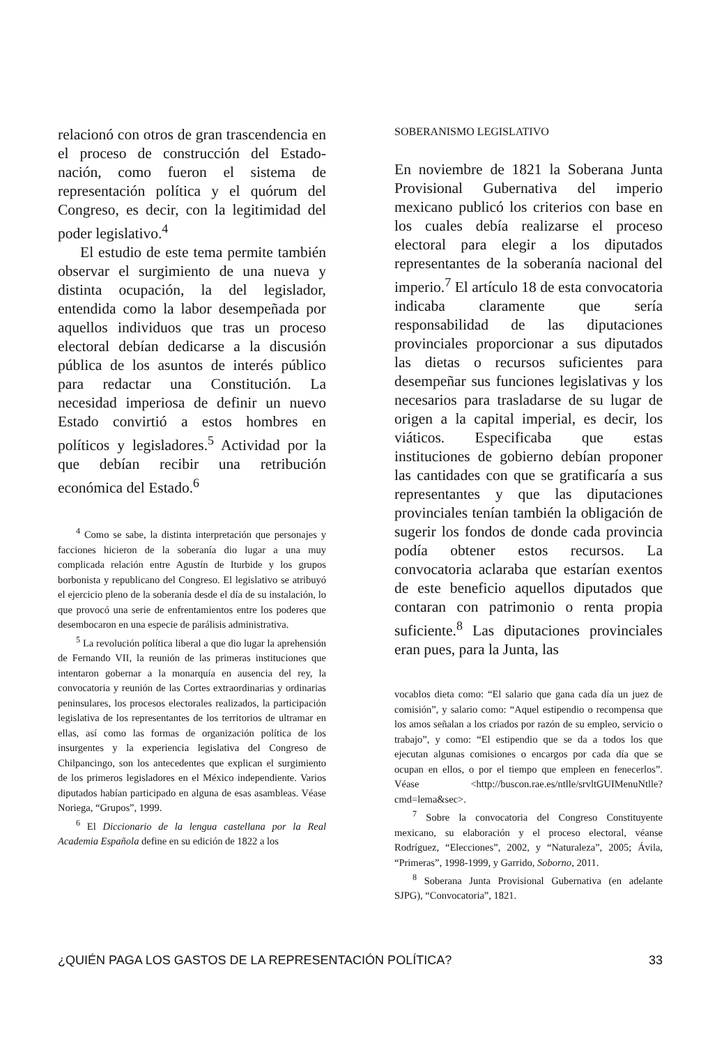relacionó con otros de gran trascendencia en el proceso de construcción del Estado-nación, como fueron el sistema de representación política y el quórum del Congreso, es decir, con la legitimidad del poder legislativo.<sup>4</sup>
El estudio de este tema permite también observar el surgimiento de una nueva y distinta ocupación, la del legislador, entendida como la labor desempeñada por aquellos individuos que tras un proceso electoral debían dedicarse a la discusión pública de los asuntos de interés público para redactar una Constitución. La necesidad imperiosa de definir un nuevo Estado convirtió a estos hombres en políticos y legisladores.<sup>5</sup> Actividad por la que debían recibir una retribución económica del Estado.<sup>6</sup>
<sup>4</sup> Como se sabe, la distinta interpretación que personajes y facciones hicieron de la soberanía dio lugar a una muy complicada relación entre Agustín de Iturbide y los grupos borbonista y republicano del Congreso. El legislativo se atribuyó el ejercicio pleno de la soberanía desde el día de su instalación, lo que provocó una serie de enfrentamientos entre los poderes que desembocaron en una especie de parálisis administrativa.
<sup>5</sup> La revolución política liberal a que dio lugar la aprehensión de Fernando VII, la reunión de las primeras instituciones que intentaron gobernar a la monarquía en ausencia del rey, la convocatoria y reunión de las Cortes extraordinarias y ordinarias peninsulares, los procesos electorales realizados, la participación legislativa de los representantes de los territorios de ultramar en ellas, así como las formas de organización política de los insurgentes y la experiencia legislativa del Congreso de Chilpancingo, son los antecedentes que explican el surgimiento de los primeros legisladores en el México independiente. Varios diputados habían participado en alguna de esas asambleas. Véase Noriega, “Grupos”, 1999.
<sup>6</sup> El Diccionario de la lengua castellana por la Real Academia Española define en su edición de 1822 a los
SOBERANISMO LEGISLATIVO
En noviembre de 1821 la Soberana Junta Provisional Gubernativa del imperio mexicano publicó los criterios con base en los cuales debía realizarse el proceso electoral para elegir a los diputados representantes de la soberanía nacional del imperio.<sup>7</sup> El artículo 18 de esta convocatoria indicaba claramente que sería responsabilidad de las diputaciones provinciales proporcionar a sus diputados las dietas o recursos suficientes para desempeñar sus funciones legislativas y los necesarios para trasladarse de su lugar de origen a la capital imperial, es decir, los viáticos. Especificaba que estas instituciones de gobierno debían proponer las cantidades con que se gratificaría a sus representantes y que las diputaciones provinciales tenían también la obligación de sugerir los fondos de donde cada provincia podía obtener estos recursos. La convocatoria aclaraba que estarían exentos de este beneficio aquellos diputados que contaran con patrimonio o renta propia suficiente.<sup>8</sup> Las diputaciones provinciales eran pues, para la Junta, las
vocablos dieta como: “El salario que gana cada día un juez de comisión”, y salario como: “Aquel estipendio o recompensa que los amos señalan a los criados por razón de su empleo, servicio o trabajo”, y como: “El estipendio que se da a todos los que ejecutan algunas comisiones o encargos por cada día que se ocupan en ellos, o por el tiempo que empleen en fenecerlos”. Véase <http://buscon.rae.es/ntlle/srvltGUIMenuNtlle?cmd=lema&sec>.
<sup>7</sup> Sobre la convocatoria del Congreso Constituyente mexicano, su elaboración y el proceso electoral, véanse Rodríguez, “Elecciones”, 2002, y “Naturaleza”, 2005; Ávila, “Primeras”, 1998-1999, y Garrido, Soborno, 2011.
<sup>8</sup> Soberana Junta Provisional Gubernativa (en adelante SJPG), “Convocatoria”, 1821.
¿QUIÉN PAGA LOS GASTOS DE LA REPRESENTACIÓN POLÍTICA? 33